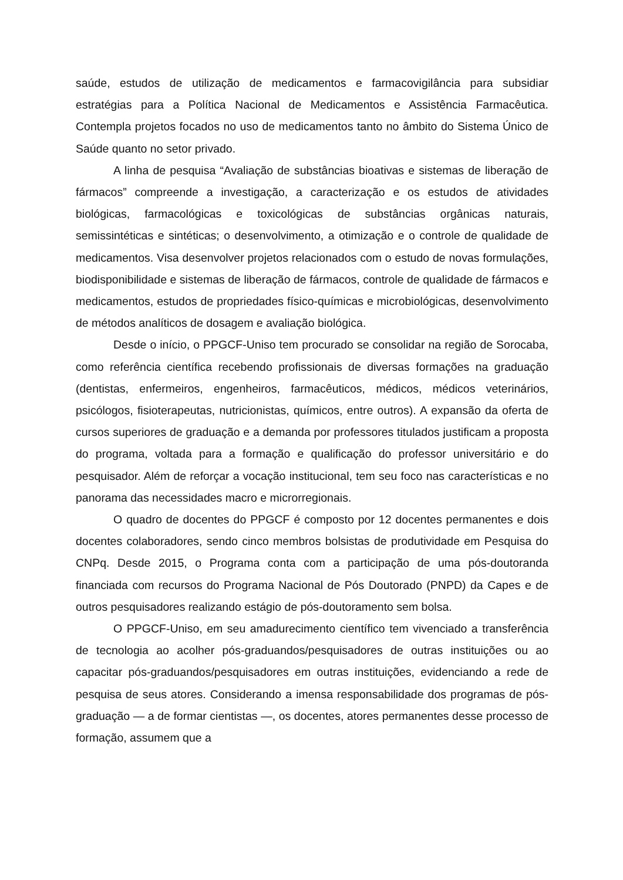saúde, estudos de utilização de medicamentos e farmacovigilância para subsidiar estratégias para a Política Nacional de Medicamentos e Assistência Farmacêutica. Contempla projetos focados no uso de medicamentos tanto no âmbito do Sistema Único de Saúde quanto no setor privado.
A linha de pesquisa “Avaliação de substâncias bioativas e sistemas de liberação de fármacos” compreende a investigação, a caracterização e os estudos de atividades biológicas, farmacológicas e toxicológicas de substâncias orgânicas naturais, semissintéticas e sintéticas; o desenvolvimento, a otimização e o controle de qualidade de medicamentos. Visa desenvolver projetos relacionados com o estudo de novas formulações, biodisponibilidade e sistemas de liberação de fármacos, controle de qualidade de fármacos e medicamentos, estudos de propriedades físico-químicas e microbiológicas, desenvolvimento de métodos analíticos de dosagem e avaliação biológica.
Desde o início, o PPGCF-Uniso tem procurado se consolidar na região de Sorocaba, como referência científica recebendo profissionais de diversas formações na graduação (dentistas, enfermeiros, engenheiros, farmacêuticos, médicos, médicos veterinários, psicólogos, fisioterapeutas, nutricionistas, químicos, entre outros). A expansão da oferta de cursos superiores de graduação e a demanda por professores titulados justificam a proposta do programa, voltada para a formação e qualificação do professor universitário e do pesquisador. Além de reforçar a vocação institucional, tem seu foco nas características e no panorama das necessidades macro e microrregionais.
O quadro de docentes do PPGCF é composto por 12 docentes permanentes e dois docentes colaboradores, sendo cinco membros bolsistas de produtividade em Pesquisa do CNPq. Desde 2015, o Programa conta com a participação de uma pós-doutoranda financiada com recursos do Programa Nacional de Pós Doutorado (PNPD) da Capes e de outros pesquisadores realizando estágio de pós-doutoramento sem bolsa.
O PPGCF-Uniso, em seu amadurecimento científico tem vivenciado a transferência de tecnologia ao acolher pós-graduandos/pesquisadores de outras instituições ou ao capacitar pós-graduandos/pesquisadores em outras instituições, evidenciando a rede de pesquisa de seus atores. Considerando a imensa responsabilidade dos programas de pós-graduação — a de formar cientistas —, os docentes, atores permanentes desse processo de formação, assumem que a